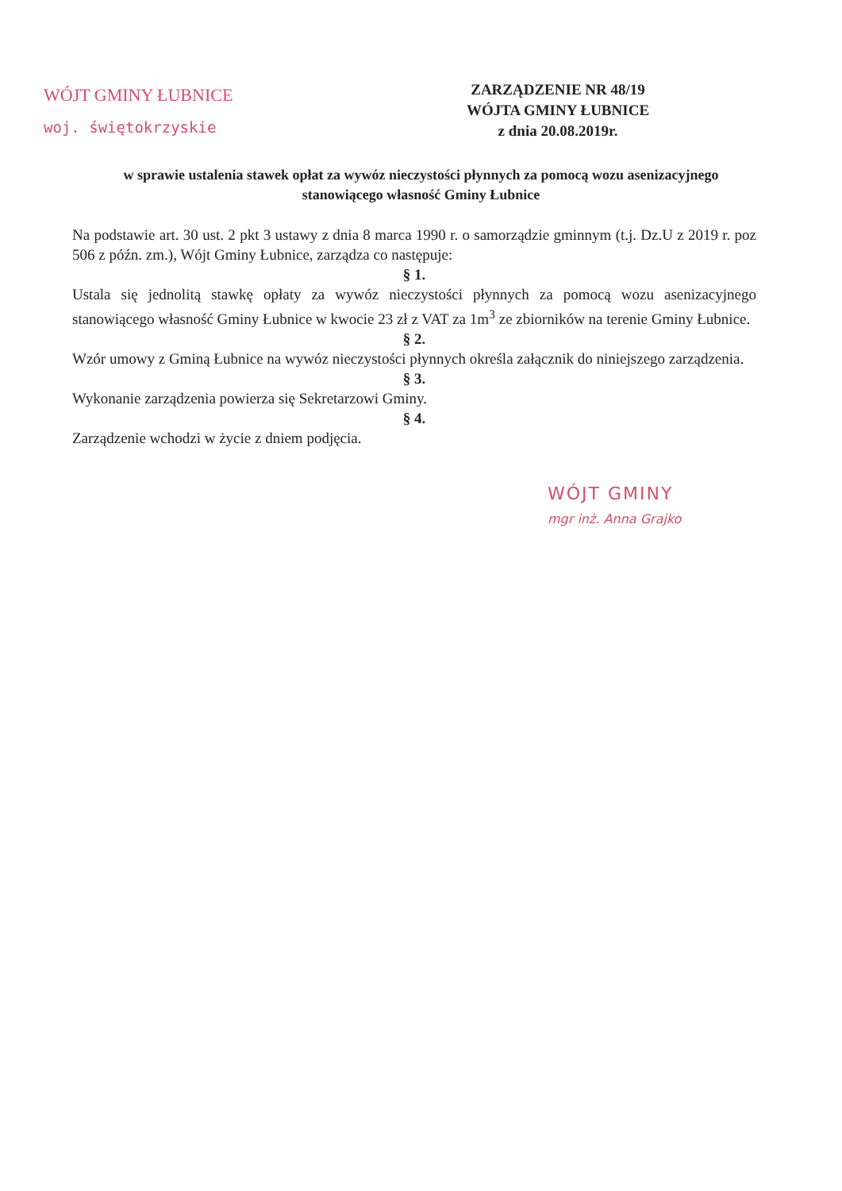WÓJT GMINY ŁUBNICE
woj. świętokrzyskie
ZARZĄDZENIE NR 48/19
WÓJTA GMINY ŁUBNICE
z dnia 20.08.2019r.
w sprawie ustalenia stawek opłat za wywóz nieczystości płynnych za pomocą wozu asenizacyjnego stanowiącego własność Gminy Łubnice
Na podstawie art. 30 ust. 2 pkt 3 ustawy z dnia 8 marca 1990 r. o samorządzie gminnym (t.j. Dz.U z 2019 r. poz 506 z późn. zm.), Wójt Gminy Łubnice, zarządza co następuje:
§ 1.
Ustala się jednolitą stawkę opłaty za wywóz nieczystości płynnych za pomocą wozu asenizacyjnego stanowiącego własność Gminy Łubnice w kwocie 23 zł z VAT za 1m<sup>3</sup> ze zbiorników na terenie Gminy Łubnice.
§ 2.
Wzór umowy z Gminą Łubnice na wywóz nieczystości płynnych określa załącznik do niniejszego zarządzenia.
§ 3.
Wykonanie zarządzenia powierza się Sekretarzowi Gminy.
§ 4.
Zarządzenie wchodzi w życie z dniem podjęcia.
WÓJT GMINY
mgr inż. Anna Grajko